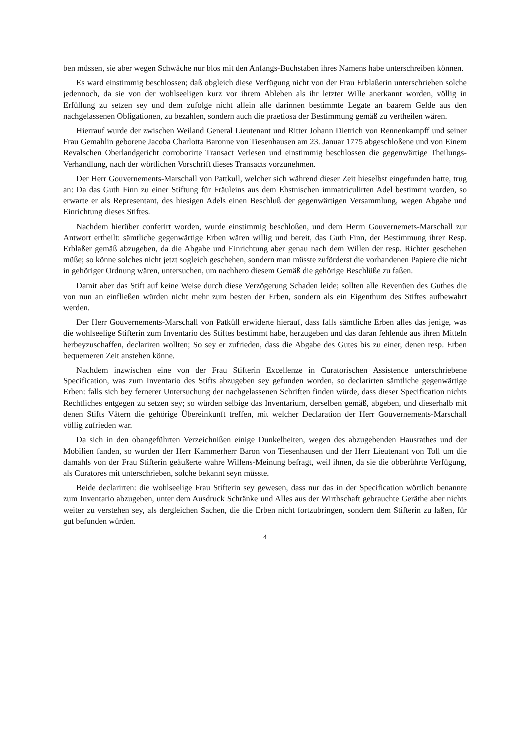ben müssen, sie aber wegen Schwäche nur blos mit den Anfangs-Buchstaben ihres Namens habe unterschreiben können.
Es ward einstimmig beschlossen; daß obgleich diese Verfügung nicht von der Frau Erblaßerin unterschrieben solche jedennoch, da sie von der wohlseeligen kurz vor ihrem Ableben als ihr letzter Wille anerkannt worden, völlig in Erfüllung zu setzen sey und dem zufolge nicht allein alle darinnen bestimmte Legate an baarem Gelde aus den nachgelassenen Obligationen, zu bezahlen, sondern auch die praetiosa der Bestimmung gemäß zu vertheilen wären.
Hierrauf wurde der zwischen Weiland General Lieutenant und Ritter Johann Dietrich von Rennenkampff und seiner Frau Gemahlin geborene Jacoba Charlotta Baronne von Tiesenhausen am 23. Januar 1775 abgeschloßene und von Einem Revalschen Oberlandgericht corroborirte Transact Verlesen und einstimmig beschlossen die gegenwärtige Theilungs-Verhandlung, nach der wörtlichen Vorschrift dieses Transacts vorzunehmen.
Der Herr Gouvernements-Marschall von Pattkull, welcher sich während dieser Zeit hieselbst eingefunden hatte, trug an: Da das Guth Finn zu einer Stiftung für Fräuleins aus dem Ehstnischen immatriculirten Adel bestimmt worden, so erwarte er als Representant, des hiesigen Adels einen Beschluß der gegenwärtigen Versammlung, wegen Abgabe und Einrichtung dieses Stiftes.
Nachdem hierüber conferirt worden, wurde einstimmig beschloßen, und dem Herrn Gouvernemets-Marschall zur Antwort ertheilt: sämtliche gegenwärtige Erben wären willig und bereit, das Guth Finn, der Bestimmung ihrer Resp. Erblaßer gemäß abzugeben, da die Abgabe und Einrichtung aber genau nach dem Willen der resp. Richter geschehen müße; so könne solches nicht jetzt sogleich geschehen, sondern man müsste zuförderst die vorhandenen Papiere die nicht in gehöriger Ordnung wären, untersuchen, um nachhero diesem Gemäß die gehörige Beschlüße zu faßen.
Damit aber das Stift auf keine Weise durch diese Verzögerung Schaden leide; sollten alle Revenüen des Guthes die von nun an einfließen würden nicht mehr zum besten der Erben, sondern als ein Eigenthum des Stiftes aufbewahrt werden.
Der Herr Gouvernements-Marschall von Patküll erwiderte hierauf, dass falls sämtliche Erben alles das jenige, was die wohlseelige Stifterin zum Inventario des Stiftes bestimmt habe, herzugeben und das daran fehlende aus ihren Mitteln herbeyzuschaffen, declariren wollten; So sey er zufrieden, dass die Abgabe des Gutes bis zu einer, denen resp. Erben bequemeren Zeit anstehen könne.
Nachdem inzwischen eine von der Frau Stifterin Excellenze in Curatorischen Assistence unterschriebene Specification, was zum Inventario des Stifts abzugeben sey gefunden worden, so declarirten sämtliche gegenwärtige Erben: falls sich bey fernerer Untersuchung der nachgelassenen Schriften finden würde, dass dieser Specification nichts Rechtliches entgegen zu setzen sey; so würden selbige das Inventarium, derselben gemäß, abgeben, und dieserhalb mit denen Stifts Vätern die gehörige Übereinkunft treffen, mit welcher Declaration der Herr Gouvernements-Marschall völlig zufrieden war.
Da sich in den obangeführten Verzeichnißen einige Dunkelheiten, wegen des abzugebenden Hausrathes und der Mobilien fanden, so wurden der Herr Kammerherr Baron von Tiesenhausen und der Herr Lieutenant von Toll um die damahls von der Frau Stifterin geäußerte wahre Willens-Meinung befragt, weil ihnen, da sie die obberührte Verfügung, als Curatores mit unterschrieben, solche bekannt seyn müsste.
Beide declarirten: die wohlseelige Frau Stifterin sey gewesen, dass nur das in der Specification wörtlich benannte zum Inventario abzugeben, unter dem Ausdruck Schränke und Alles aus der Wirthschaft gebrauchte Geräthe aber nichts weiter zu verstehen sey, als dergleichen Sachen, die die Erben nicht fortzubringen, sondern dem Stifterin zu laßen, für gut befunden würden.
4